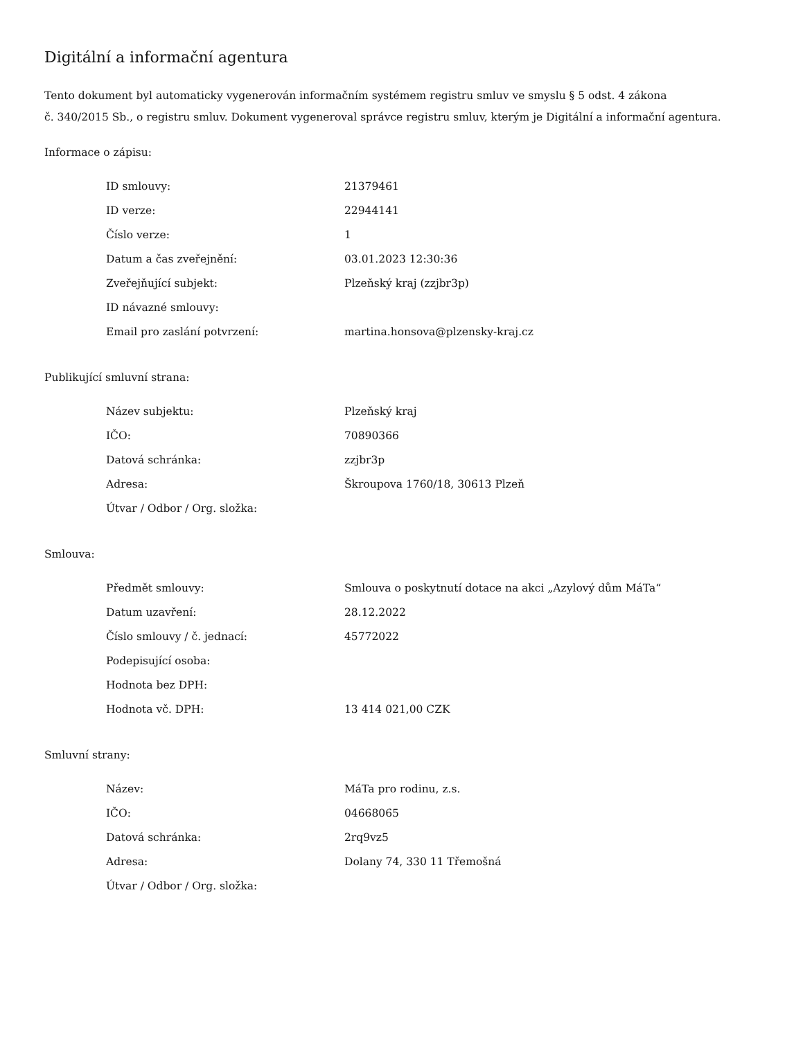Digitální a informační agentura
Tento dokument byl automaticky vygenerován informačním systémem registru smluv ve smyslu § 5 odst. 4 zákona
č. 340/2015 Sb., o registru smluv. Dokument vygeneroval správce registru smluv, kterým je Digitální a informační agentura.
Informace o zápisu:
| ID smlouvy: | 21379461 |
| ID verze: | 22944141 |
| Číslo verze: | 1 |
| Datum a čas zveřejnění: | 03.01.2023 12:30:36 |
| Zveřejňující subjekt: | Plzeňský kraj (zzjbr3p) |
| ID návazné smlouvy: | |
| Email pro zaslání potvrzení: | martina.honsova@plzensky-kraj.cz |
Publikující smluvní strana:
| Název subjektu: | Plzeňský kraj |
| IČO: | 70890366 |
| Datová schránka: | zzjbr3p |
| Adresa: | Škroupova 1760/18, 30613 Plzeň |
| Útvar / Odbor / Org. složka: | |
Smlouva:
| Předmět smlouvy: | Smlouva o poskytnutí dotace na akci „Azylový dům MáTa“ |
| Datum uzavření: | 28.12.2022 |
| Číslo smlouvy / č. jednací: | 45772022 |
| Podepisující osoba: | |
| Hodnota bez DPH: | |
| Hodnota vč. DPH: | 13 414 021,00 CZK |
Smluvní strany:
| Název: | MáTa pro rodinu, z.s. |
| IČO: | 04668065 |
| Datová schránka: | 2rq9vz5 |
| Adresa: | Dolany 74, 330 11 Třemošná |
| Útvar / Odbor / Org. složka: | |